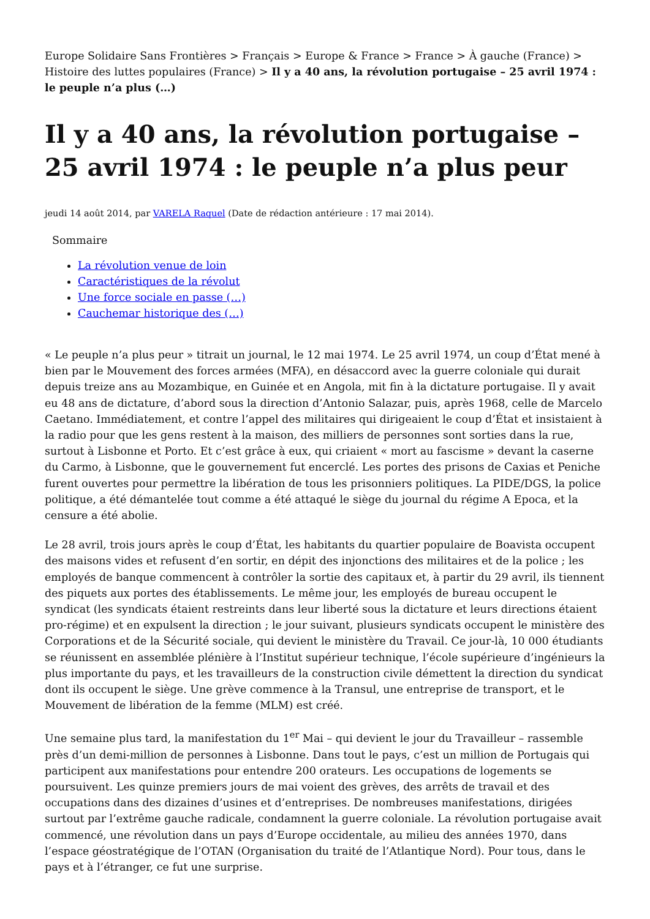Europe Solidaire Sans Frontières > Français > Europe & France > France > À gauche (France) > Histoire des luttes populaires (France) > Il y a 40 ans, la révolution portugaise – 25 avril 1974 : le peuple n’a plus (…)
Il y a 40 ans, la révolution portugaise – 25 avril 1974 : le peuple n’a plus peur
jeudi 14 août 2014, par VARELA Raquel (Date de rédaction antérieure : 17 mai 2014).
Sommaire
La révolution venue de loin
Caractéristiques de la révolut
Une force sociale en passe (…)
Cauchemar historique des (…)
« Le peuple n’a plus peur » titrait un journal, le 12 mai 1974. Le 25 avril 1974, un coup d’État mené à bien par le Mouvement des forces armées (MFA), en désaccord avec la guerre coloniale qui durait depuis treize ans au Mozambique, en Guinée et en Angola, mit fin à la dictature portugaise. Il y avait eu 48 ans de dictature, d’abord sous la direction d’Antonio Salazar, puis, après 1968, celle de Marcelo Caetano. Immédiatement, et contre l’appel des militaires qui dirigeaient le coup d’État et insistaient à la radio pour que les gens restent à la maison, des milliers de personnes sont sorties dans la rue, surtout à Lisbonne et Porto. Et c’est grâce à eux, qui criaient « mort au fascisme » devant la caserne du Carmo, à Lisbonne, que le gouvernement fut encerclé. Les portes des prisons de Caxias et Peniche furent ouvertes pour permettre la libération de tous les prisonniers politiques. La PIDE/DGS, la police politique, a été démantelée tout comme a été attaqué le siège du journal du régime A Epoca, et la censure a été abolie.
Le 28 avril, trois jours après le coup d’État, les habitants du quartier populaire de Boavista occupent des maisons vides et refusent d’en sortir, en dépit des injonctions des militaires et de la police ; les employés de banque commencent à contrôler la sortie des capitaux et, à partir du 29 avril, ils tiennent des piquets aux portes des établissements. Le même jour, les employés de bureau occupent le syndicat (les syndicats étaient restreints dans leur liberté sous la dictature et leurs directions étaient pro-régime) et en expulsent la direction ; le jour suivant, plusieurs syndicats occupent le ministère des Corporations et de la Sécurité sociale, qui devient le ministère du Travail. Ce jour-là, 10 000 étudiants se réunissent en assemblée plénière à l’Institut supérieur technique, l’école supérieure d’ingénieurs la plus importante du pays, et les travailleurs de la construction civile démettent la direction du syndicat dont ils occupent le siège. Une grève commence à la Transul, une entreprise de transport, et le Mouvement de libération de la femme (MLM) est créé.
Une semaine plus tard, la manifestation du 1<sup>er</sup> Mai – qui devient le jour du Travailleur – rassemble près d’un demi-million de personnes à Lisbonne. Dans tout le pays, c’est un million de Portugais qui participent aux manifestations pour entendre 200 orateurs. Les occupations de logements se poursuivent. Les quinze premiers jours de mai voient des grèves, des arrêts de travail et des occupations dans des dizaines d’usines et d’entreprises. De nombreuses manifestations, dirigées surtout par l’extrême gauche radicale, condamnent la guerre coloniale. La révolution portugaise avait commencé, une révolution dans un pays d’Europe occidentale, au milieu des années 1970, dans l’espace géostratégique de l’OTAN (Organisation du traité de l’Atlantique Nord). Pour tous, dans le pays et à l’étranger, ce fut une surprise.